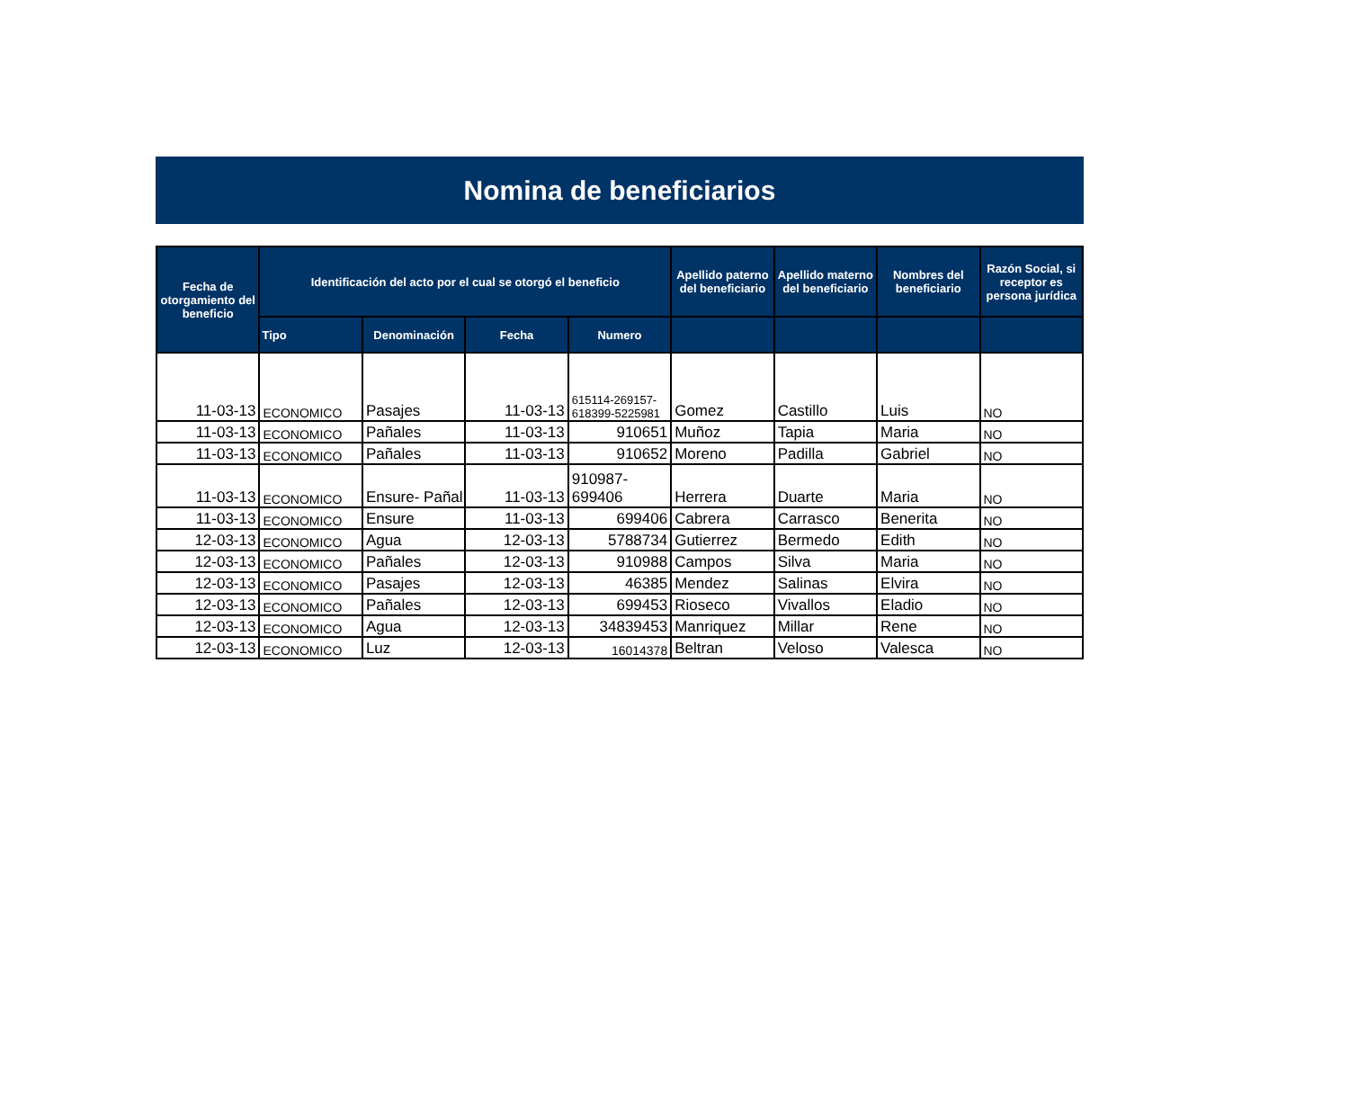Nomina de beneficiarios
| Fecha de otorgamiento del beneficio | Identificación del acto por el cual se otorgó el beneficio | | | | Apellido paterno del beneficiario | Apellido materno del beneficiario | Nombres del beneficiario | Razón Social, si receptor es persona jurídica |
| --- | --- | --- | --- | --- | --- | --- | --- | --- |
| | Tipo | Denominación | Fecha | Numero | | | | |
| 11-03-13 | ECONOMICO | Pasajes | 11-03-13 | 615114-269157- 618399-5225981 | Gomez | Castillo | Luis | NO |
| 11-03-13 | ECONOMICO | Pañales | 11-03-13 | 910651 | Muñoz | Tapia | Maria | NO |
| 11-03-13 | ECONOMICO | Pañales | 11-03-13 | 910652 | Moreno | Padilla | Gabriel | NO |
| 11-03-13 | ECONOMICO | Ensure- Pañal | 11-03-13 | 910987- 699406 | Herrera | Duarte | Maria | NO |
| 11-03-13 | ECONOMICO | Ensure | 11-03-13 | 699406 | Cabrera | Carrasco | Benerita | NO |
| 12-03-13 | ECONOMICO | Agua | 12-03-13 | 5788734 | Gutierrez | Bermedo | Edith | NO |
| 12-03-13 | ECONOMICO | Pañales | 12-03-13 | 910988 | Campos | Silva | Maria | NO |
| 12-03-13 | ECONOMICO | Pasajes | 12-03-13 | 46385 | Mendez | Salinas | Elvira | NO |
| 12-03-13 | ECONOMICO | Pañales | 12-03-13 | 699453 | Rioseco | Vivallos | Eladio | NO |
| 12-03-13 | ECONOMICO | Agua | 12-03-13 | 34839453 | Manriquez | Millar | Rene | NO |
| 12-03-13 | ECONOMICO | Luz | 12-03-13 | 16014378 | Beltran | Veloso | Valesca | NO |